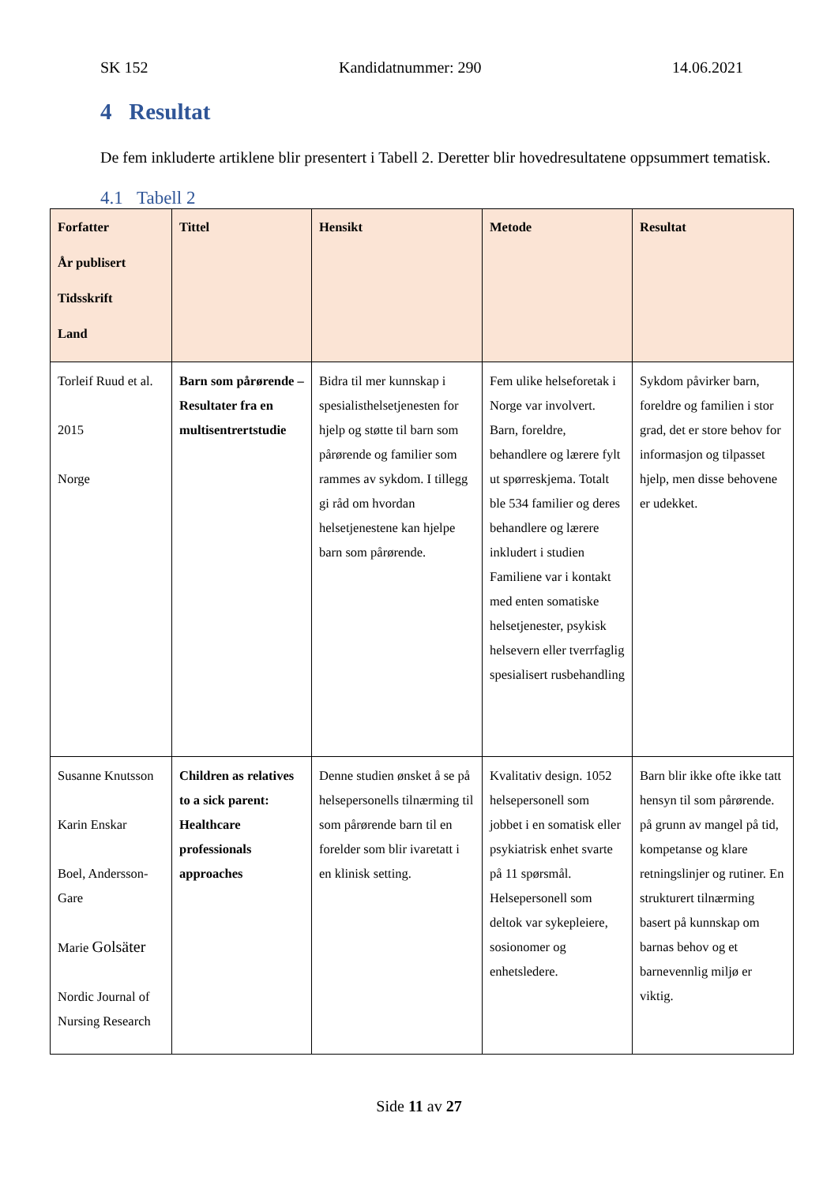SK 152 Kandidatnummer: 290 14.06.2021
4 Resultat
De fem inkluderte artiklene blir presentert i Tabell 2. Deretter blir hovedresultatene oppsummert tematisk.
4.1 Tabell 2
| Forfatter År publisert Tidsskrift Land | Tittel | Hensikt | Metode | Resultat |
| --- | --- | --- | --- | --- |
| Torleif Ruud et al. 2015 Norge | Barn som pårørende – Resultater fra en multisentrertstudie | Bidra til mer kunnskap i spesialisthelsetjenesten for hjelp og støtte til barn som pårørende og familier som rammes av sykdom. I tillegg gi råd om hvordan helsetjenestene kan hjelpe barn som pårørende. | Fem ulike helseforetak i Norge var involvert. Barn, foreldre, behandlere og lærere fylt ut spørreskjema. Totalt ble 534 familier og deres behandlere og lærere inkludert i studien Familiene var i kontakt med enten somatiske helsetjenester, psykisk helsevern eller tverrfaglig spesialisert rusbehandling | Sykdom påvirker barn, foreldre og familien i stor grad, det er store behov for informasjon og tilpasset hjelp, men disse behovene er udekket. |
| Susanne Knutsson Karin Enskar Boel, Andersson-Gare Marie Golsäter Nordic Journal of Nursing Research | Children as relatives to a sick parent: Healthcare professionals approaches | Denne studien ønsket å se på helsepersonells tilnærming til som pårørende barn til en forelder som blir ivaretatt i en klinisk setting. | Kvalitativ design. 1052 helsepersonell som jobbet i en somatisk eller psykiatrisk enhet svarte på 11 spørsmål. Helsepersonell som deltok var sykepleiere, sosionomer og enhetsledere. | Barn blir ikke ofte ikke tatt hensyn til som pårørende. på grunn av mangel på tid, kompetanse og klare retningslinjer og rutiner. En strukturert tilnærming basert på kunnskap om barnas behov og et barnevennlig miljø er viktig. |
Side 11 av 27